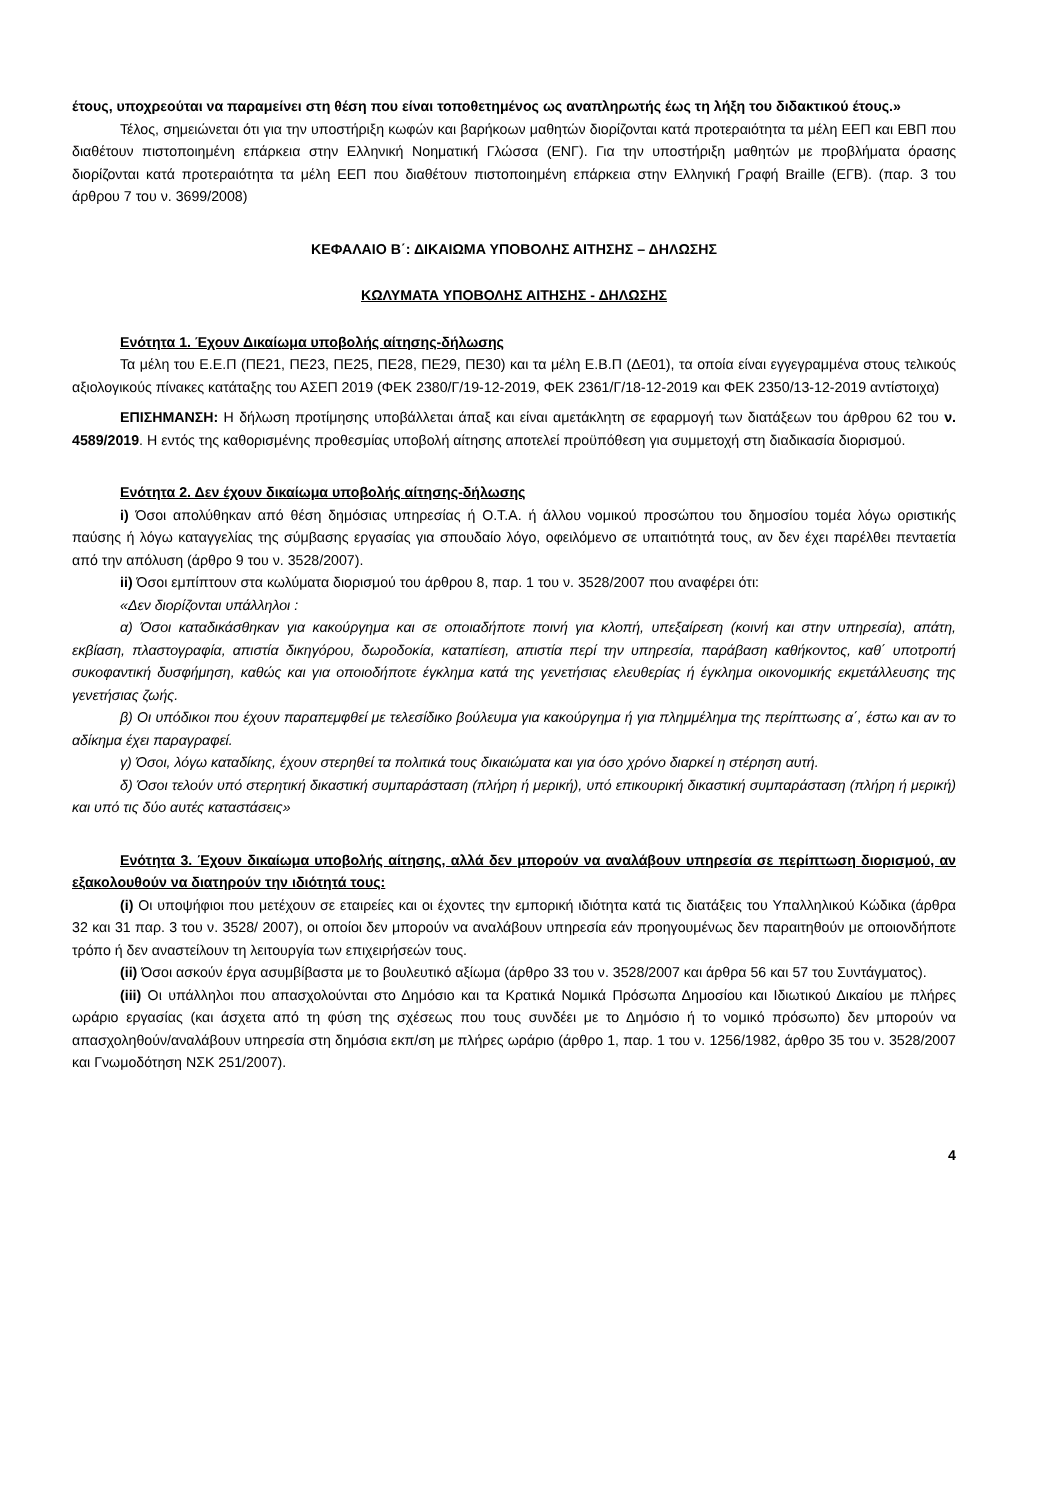έτους, υποχρεούται να παραμείνει στη θέση που είναι τοποθετημένος ως αναπληρωτής έως τη λήξη του διδακτικού έτους.»
Τέλος, σημειώνεται ότι για την υποστήριξη κωφών και βαρήκοων μαθητών διορίζονται κατά προτεραιότητα τα μέλη ΕΕΠ και ΕΒΠ που διαθέτουν πιστοποιημένη επάρκεια στην Ελληνική Νοηματική Γλώσσα (ΕΝΓ). Για την υποστήριξη μαθητών με προβλήματα όρασης διορίζονται κατά προτεραιότητα τα μέλη ΕΕΠ που διαθέτουν πιστοποιημένη επάρκεια στην Ελληνική Γραφή Braille (ΕΓΒ). (παρ. 3 του άρθρου 7 του ν. 3699/2008)
ΚΕΦΑΛΑΙΟ Β΄: ΔΙΚΑΙΩΜΑ ΥΠΟΒΟΛΗΣ ΑΙΤΗΣΗΣ – ΔΗΛΩΣΗΣ
ΚΩΛΥΜΑΤΑ ΥΠΟΒΟΛΗΣ ΑΙΤΗΣΗΣ - ΔΗΛΩΣΗΣ
Ενότητα 1. Έχουν Δικαίωμα υποβολής αίτησης-δήλωσης
Τα μέλη του Ε.Ε.Π (ΠΕ21, ΠΕ23, ΠΕ25, ΠΕ28, ΠΕ29, ΠΕ30) και τα μέλη Ε.Β.Π (ΔΕ01), τα οποία είναι εγγεγραμμένα στους τελικούς αξιολογικούς πίνακες κατάταξης του ΑΣΕΠ 2019 (ΦΕΚ 2380/Γ/19-12-2019, ΦΕΚ 2361/Γ/18-12-2019 και ΦΕΚ 2350/13-12-2019 αντίστοιχα)
ΕΠΙΣΗΜΑΝΣΗ: Η δήλωση προτίμησης υποβάλλεται άπαξ και είναι αμετάκλητη σε εφαρμογή των διατάξεων του άρθρου 62 του ν. 4589/2019. Η εντός της καθορισμένης προθεσμίας υποβολή αίτησης αποτελεί προϋπόθεση για συμμετοχή στη διαδικασία διορισμού.
Ενότητα 2. Δεν έχουν δικαίωμα υποβολής αίτησης-δήλωσης
i) Όσοι απολύθηκαν από θέση δημόσιας υπηρεσίας ή Ο.Τ.Α. ή άλλου νομικού προσώπου του δημοσίου τομέα λόγω οριστικής παύσης ή λόγω καταγγελίας της σύμβασης εργασίας για σπουδαίο λόγο, οφειλόμενο σε υπαιτιότητά τους, αν δεν έχει παρέλθει πενταετία από την απόλυση (άρθρο 9 του ν. 3528/2007).
ii) Όσοι εμπίπτουν στα κωλύματα διορισμού του άρθρου 8, παρ. 1 του ν. 3528/2007 που αναφέρει ότι:
«Δεν διορίζονται υπάλληλοι :
α) Όσοι καταδικάσθηκαν για κακούργημα και σε οποιαδήποτε ποινή για κλοπή, υπεξαίρεση (κοινή και στην υπηρεσία), απάτη, εκβίαση, πλαστογραφία, απιστία δικηγόρου, δωροδοκία, καταπίεση, απιστία περί την υπηρεσία, παράβαση καθήκοντος, καθ΄ υποτροπή συκοφαντική δυσφήμηση, καθώς και για οποιοδήποτε έγκλημα κατά της γενετήσιας ελευθερίας ή έγκλημα οικονομικής εκμετάλλευσης της γενετήσιας ζωής.
β) Οι υπόδικοι που έχουν παραπεμφθεί με τελεσίδικο βούλευμα για κακούργημα ή για πλημμέλημα της περίπτωσης α΄, έστω και αν το αδίκημα έχει παραγραφεί.
γ) Όσοι, λόγω καταδίκης, έχουν στερηθεί τα πολιτικά τους δικαιώματα και για όσο χρόνο διαρκεί η στέρηση αυτή.
δ) Όσοι τελούν υπό στερητική δικαστική συμπαράσταση (πλήρη ή μερική), υπό επικουρική δικαστική συμπαράσταση (πλήρη ή μερική) και υπό τις δύο αυτές καταστάσεις»
Ενότητα 3. Έχουν δικαίωμα υποβολής αίτησης, αλλά δεν μπορούν να αναλάβουν υπηρεσία σε περίπτωση διορισμού, αν εξακολουθούν να διατηρούν την ιδιότητά τους:
(i) Οι υποψήφιοι που μετέχουν σε εταιρείες και οι έχοντες την εμπορική ιδιότητα κατά τις διατάξεις του Υπαλληλικού Κώδικα (άρθρα 32 και 31 παρ. 3 του ν. 3528/ 2007), οι οποίοι δεν μπορούν να αναλάβουν υπηρεσία εάν προηγουμένως δεν παραιτηθούν με οποιονδήποτε τρόπο ή δεν αναστείλουν τη λειτουργία των επιχειρήσεών τους.
(ii) Όσοι ασκούν έργα ασυμβίβαστα με το βουλευτικό αξίωμα (άρθρο 33 του ν. 3528/2007 και άρθρα 56 και 57 του Συντάγματος).
(iii) Οι υπάλληλοι που απασχολούνται στο Δημόσιο και τα Κρατικά Νομικά Πρόσωπα Δημοσίου και Ιδιωτικού Δικαίου με πλήρες ωράριο εργασίας (και άσχετα από τη φύση της σχέσεως που τους συνδέει με το Δημόσιο ή το νομικό πρόσωπο) δεν μπορούν να απασχοληθούν/αναλάβουν υπηρεσία στη δημόσια εκπ/ση με πλήρες ωράριο (άρθρο 1, παρ. 1 του ν. 1256/1982, άρθρο 35 του ν. 3528/2007 και Γνωμοδότηση ΝΣΚ 251/2007).
4